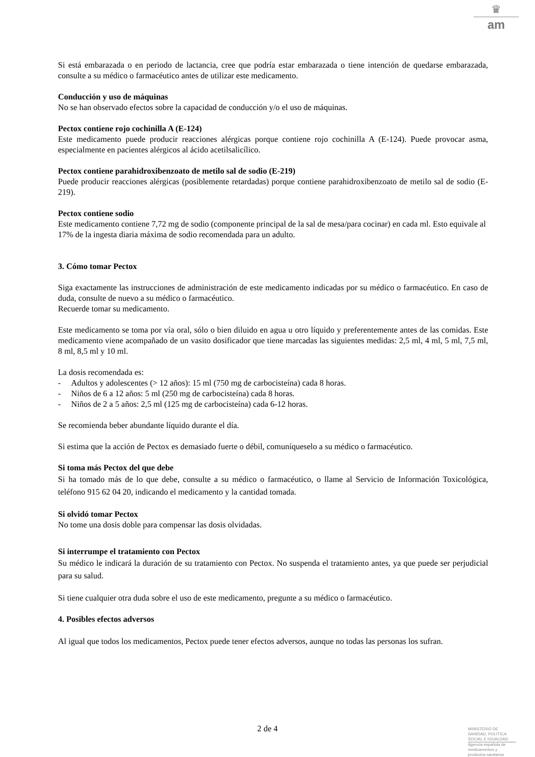♛
am
Si está embarazada o en periodo de lactancia, cree que podría estar embarazada o tiene intención de quedarse embarazada, consulte a su médico o farmacéutico antes de utilizar este medicamento.
Conducción y uso de máquinas
No se han observado efectos sobre la capacidad de conducción y/o el uso de máquinas.
Pectox contiene rojo cochinilla A (E-124)
Este medicamento puede producir reacciones alérgicas porque contiene rojo cochinilla A (E-124). Puede provocar asma, especialmente en pacientes alérgicos al ácido acetilsalicílico.
Pectox contiene parahidroxibenzoato de metilo sal de sodio (E-219)
Puede producir reacciones alérgicas (posiblemente retardadas) porque contiene parahidroxibenzoato de metilo sal de sodio (E-219).
Pectox contiene sodio
Este medicamento contiene 7,72 mg de sodio (componente principal de la sal de mesa/para cocinar) en cada ml. Esto equivale al 17% de la ingesta diaria máxima de sodio recomendada para un adulto.
3. Cómo tomar Pectox
Siga exactamente las instrucciones de administración de este medicamento indicadas por su médico o farmacéutico. En caso de duda, consulte de nuevo a su médico o farmacéutico.
Recuerde tomar su medicamento.
Este medicamento se toma por vía oral, sólo o bien diluido en agua u otro líquido y preferentemente antes de las comidas. Este medicamento viene acompañado de un vasito dosificador que tiene marcadas las siguientes medidas: 2,5 ml, 4 ml, 5 ml, 7,5 ml, 8 ml, 8,5 ml y 10 ml.
La dosis recomendada es:
- Adultos y adolescentes (> 12 años): 15 ml (750 mg de carbocisteína) cada 8 horas.
- Niños de 6 a 12 años: 5 ml (250 mg de carbocisteína) cada 8 horas.
- Niños de 2 a 5 años: 2,5 ml (125 mg de carbocisteína) cada 6-12 horas.
Se recomienda beber abundante líquido durante el día.
Si estima que la acción de Pectox es demasiado fuerte o débil, comuníqueselo a su médico o farmacéutico.
Si toma más Pectox del que debe
Si ha tomado más de lo que debe, consulte a su médico o farmacéutico, o llame al Servicio de Información Toxicológica, teléfono 915 62 04 20, indicando el medicamento y la cantidad tomada.
Si olvidó tomar Pectox
No tome una dosis doble para compensar las dosis olvidadas.
Si interrumpe el tratamiento con Pectox
Su médico le indicará la duración de su tratamiento con Pectox. No suspenda el tratamiento antes, ya que puede ser perjudicial para su salud.
Si tiene cualquier otra duda sobre el uso de este medicamento, pregunte a su médico o farmacéutico.
4. Posibles efectos adversos
Al igual que todos los medicamentos, Pectox puede tener efectos adversos, aunque no todas las personas los sufran.
2 de 4
MINISTERIO DE
SANIDAD, POLITICA
SOCIAL E IGUALDAD
Agencia española de
medicamentos y
productos sanitarios